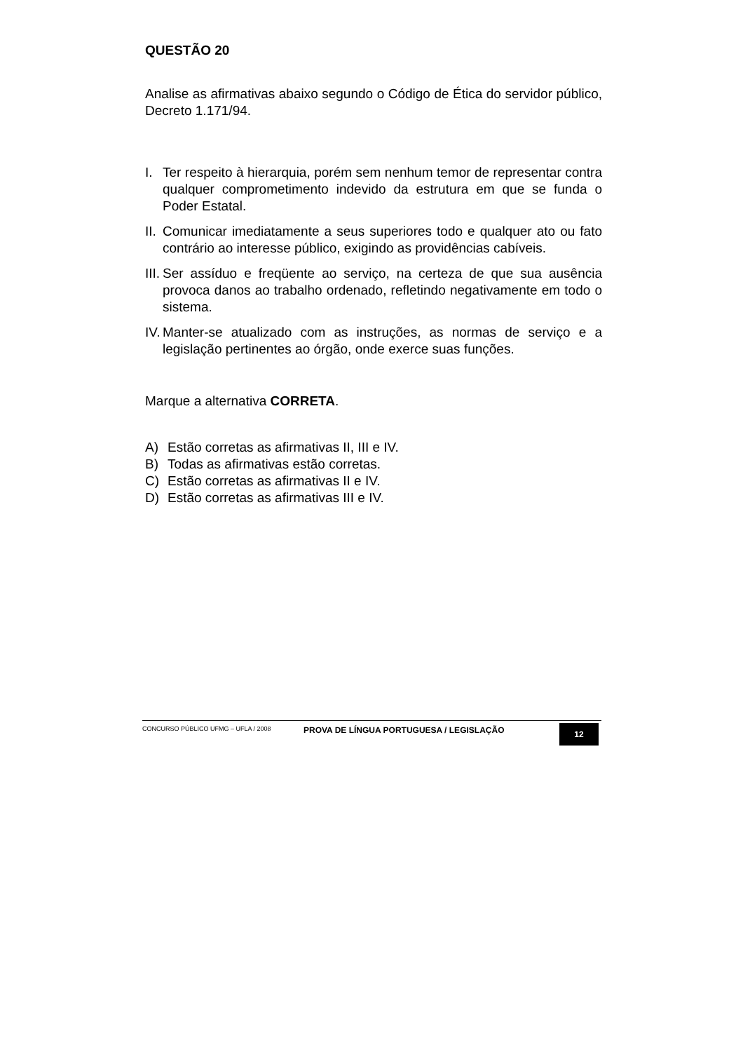QUESTÃO 20
Analise as afirmativas abaixo segundo o Código de Ética do servidor público, Decreto 1.171/94.
I. Ter respeito à hierarquia, porém sem nenhum temor de representar contra qualquer comprometimento indevido da estrutura em que se funda o Poder Estatal.
II. Comunicar imediatamente a seus superiores todo e qualquer ato ou fato contrário ao interesse público, exigindo as providências cabíveis.
III. Ser assíduo e freqüente ao serviço, na certeza de que sua ausência provoca danos ao trabalho ordenado, refletindo negativamente em todo o sistema.
IV. Manter-se atualizado com as instruções, as normas de serviço e a legislação pertinentes ao órgão, onde exerce suas funções.
Marque a alternativa CORRETA.
A) Estão corretas as afirmativas II, III e IV.
B) Todas as afirmativas estão corretas.
C) Estão corretas as afirmativas II e IV.
D) Estão corretas as afirmativas III e IV.
CONCURSO PÚBLICO UFMG – UFLA / 2008
PROVA DE LÍNGUA PORTUGUESA / LEGISLAÇÃO
12